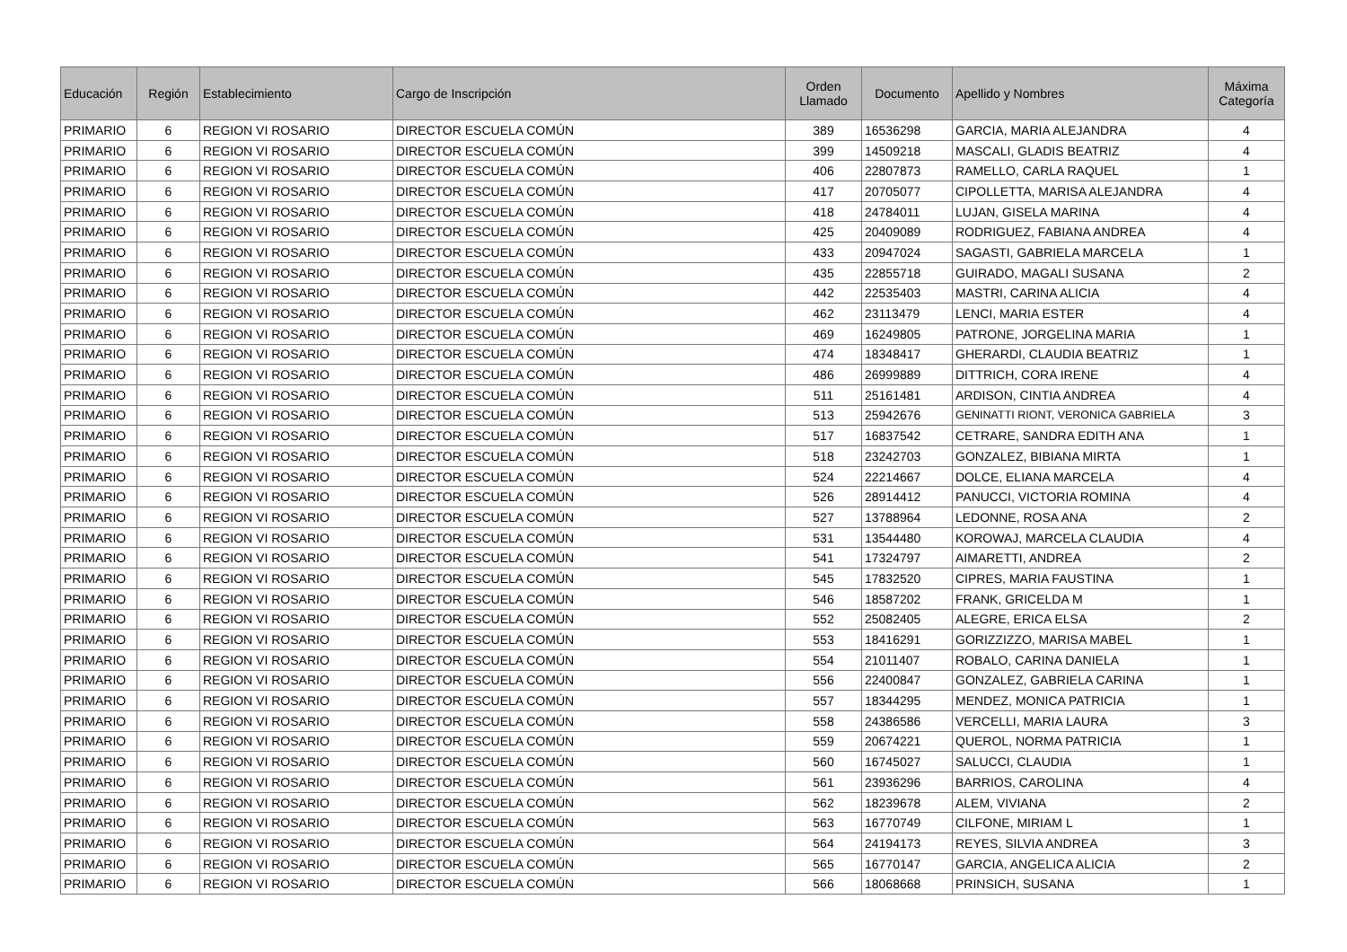| Educación | Región | Establecimiento | Cargo de Inscripción | Orden Llamado | Documento | Apellido y Nombres | Máxima Categoría |
| --- | --- | --- | --- | --- | --- | --- | --- |
| PRIMARIO | 6 | REGION VI ROSARIO | DIRECTOR ESCUELA COMÚN | 389 | 16536298 | GARCIA, MARIA ALEJANDRA | 4 |
| PRIMARIO | 6 | REGION VI ROSARIO | DIRECTOR ESCUELA COMÚN | 399 | 14509218 | MASCALI, GLADIS BEATRIZ | 4 |
| PRIMARIO | 6 | REGION VI ROSARIO | DIRECTOR ESCUELA COMÚN | 406 | 22807873 | RAMELLO, CARLA RAQUEL | 1 |
| PRIMARIO | 6 | REGION VI ROSARIO | DIRECTOR ESCUELA COMÚN | 417 | 20705077 | CIPOLLETTA, MARISA ALEJANDRA | 4 |
| PRIMARIO | 6 | REGION VI ROSARIO | DIRECTOR ESCUELA COMÚN | 418 | 24784011 | LUJAN, GISELA MARINA | 4 |
| PRIMARIO | 6 | REGION VI ROSARIO | DIRECTOR ESCUELA COMÚN | 425 | 20409089 | RODRIGUEZ, FABIANA ANDREA | 4 |
| PRIMARIO | 6 | REGION VI ROSARIO | DIRECTOR ESCUELA COMÚN | 433 | 20947024 | SAGASTI, GABRIELA MARCELA | 1 |
| PRIMARIO | 6 | REGION VI ROSARIO | DIRECTOR ESCUELA COMÚN | 435 | 22855718 | GUIRADO, MAGALI SUSANA | 2 |
| PRIMARIO | 6 | REGION VI ROSARIO | DIRECTOR ESCUELA COMÚN | 442 | 22535403 | MASTRI, CARINA ALICIA | 4 |
| PRIMARIO | 6 | REGION VI ROSARIO | DIRECTOR ESCUELA COMÚN | 462 | 23113479 | LENCI, MARIA ESTER | 4 |
| PRIMARIO | 6 | REGION VI ROSARIO | DIRECTOR ESCUELA COMÚN | 469 | 16249805 | PATRONE, JORGELINA MARIA | 1 |
| PRIMARIO | 6 | REGION VI ROSARIO | DIRECTOR ESCUELA COMÚN | 474 | 18348417 | GHERARDI, CLAUDIA BEATRIZ | 1 |
| PRIMARIO | 6 | REGION VI ROSARIO | DIRECTOR ESCUELA COMÚN | 486 | 26999889 | DITTRICH, CORA IRENE | 4 |
| PRIMARIO | 6 | REGION VI ROSARIO | DIRECTOR ESCUELA COMÚN | 511 | 25161481 | ARDISON, CINTIA ANDREA | 4 |
| PRIMARIO | 6 | REGION VI ROSARIO | DIRECTOR ESCUELA COMÚN | 513 | 25942676 | GENINATTI RIONT, VERONICA GABRIELA | 3 |
| PRIMARIO | 6 | REGION VI ROSARIO | DIRECTOR ESCUELA COMÚN | 517 | 16837542 | CETRARE, SANDRA EDITH ANA | 1 |
| PRIMARIO | 6 | REGION VI ROSARIO | DIRECTOR ESCUELA COMÚN | 518 | 23242703 | GONZALEZ, BIBIANA MIRTA | 1 |
| PRIMARIO | 6 | REGION VI ROSARIO | DIRECTOR ESCUELA COMÚN | 524 | 22214667 | DOLCE, ELIANA MARCELA | 4 |
| PRIMARIO | 6 | REGION VI ROSARIO | DIRECTOR ESCUELA COMÚN | 526 | 28914412 | PANUCCI, VICTORIA ROMINA | 4 |
| PRIMARIO | 6 | REGION VI ROSARIO | DIRECTOR ESCUELA COMÚN | 527 | 13788964 | LEDONNE, ROSA ANA | 2 |
| PRIMARIO | 6 | REGION VI ROSARIO | DIRECTOR ESCUELA COMÚN | 531 | 13544480 | KOROWAJ, MARCELA CLAUDIA | 4 |
| PRIMARIO | 6 | REGION VI ROSARIO | DIRECTOR ESCUELA COMÚN | 541 | 17324797 | AIMARETTI, ANDREA | 2 |
| PRIMARIO | 6 | REGION VI ROSARIO | DIRECTOR ESCUELA COMÚN | 545 | 17832520 | CIPRES, MARIA FAUSTINA | 1 |
| PRIMARIO | 6 | REGION VI ROSARIO | DIRECTOR ESCUELA COMÚN | 546 | 18587202 | FRANK, GRICELDA M | 1 |
| PRIMARIO | 6 | REGION VI ROSARIO | DIRECTOR ESCUELA COMÚN | 552 | 25082405 | ALEGRE, ERICA ELSA | 2 |
| PRIMARIO | 6 | REGION VI ROSARIO | DIRECTOR ESCUELA COMÚN | 553 | 18416291 | GORIZZIZZO, MARISA MABEL | 1 |
| PRIMARIO | 6 | REGION VI ROSARIO | DIRECTOR ESCUELA COMÚN | 554 | 21011407 | ROBALO, CARINA DANIELA | 1 |
| PRIMARIO | 6 | REGION VI ROSARIO | DIRECTOR ESCUELA COMÚN | 556 | 22400847 | GONZALEZ, GABRIELA CARINA | 1 |
| PRIMARIO | 6 | REGION VI ROSARIO | DIRECTOR ESCUELA COMÚN | 557 | 18344295 | MENDEZ, MONICA PATRICIA | 1 |
| PRIMARIO | 6 | REGION VI ROSARIO | DIRECTOR ESCUELA COMÚN | 558 | 24386586 | VERCELLI, MARIA LAURA | 3 |
| PRIMARIO | 6 | REGION VI ROSARIO | DIRECTOR ESCUELA COMÚN | 559 | 20674221 | QUEROL, NORMA PATRICIA | 1 |
| PRIMARIO | 6 | REGION VI ROSARIO | DIRECTOR ESCUELA COMÚN | 560 | 16745027 | SALUCCI, CLAUDIA | 1 |
| PRIMARIO | 6 | REGION VI ROSARIO | DIRECTOR ESCUELA COMÚN | 561 | 23936296 | BARRIOS, CAROLINA | 4 |
| PRIMARIO | 6 | REGION VI ROSARIO | DIRECTOR ESCUELA COMÚN | 562 | 18239678 | ALEM, VIVIANA | 2 |
| PRIMARIO | 6 | REGION VI ROSARIO | DIRECTOR ESCUELA COMÚN | 563 | 16770749 | CILFONE, MIRIAM L | 1 |
| PRIMARIO | 6 | REGION VI ROSARIO | DIRECTOR ESCUELA COMÚN | 564 | 24194173 | REYES, SILVIA ANDREA | 3 |
| PRIMARIO | 6 | REGION VI ROSARIO | DIRECTOR ESCUELA COMÚN | 565 | 16770147 | GARCIA, ANGELICA ALICIA | 2 |
| PRIMARIO | 6 | REGION VI ROSARIO | DIRECTOR ESCUELA COMÚN | 566 | 18068668 | PRINSICH, SUSANA | 1 |